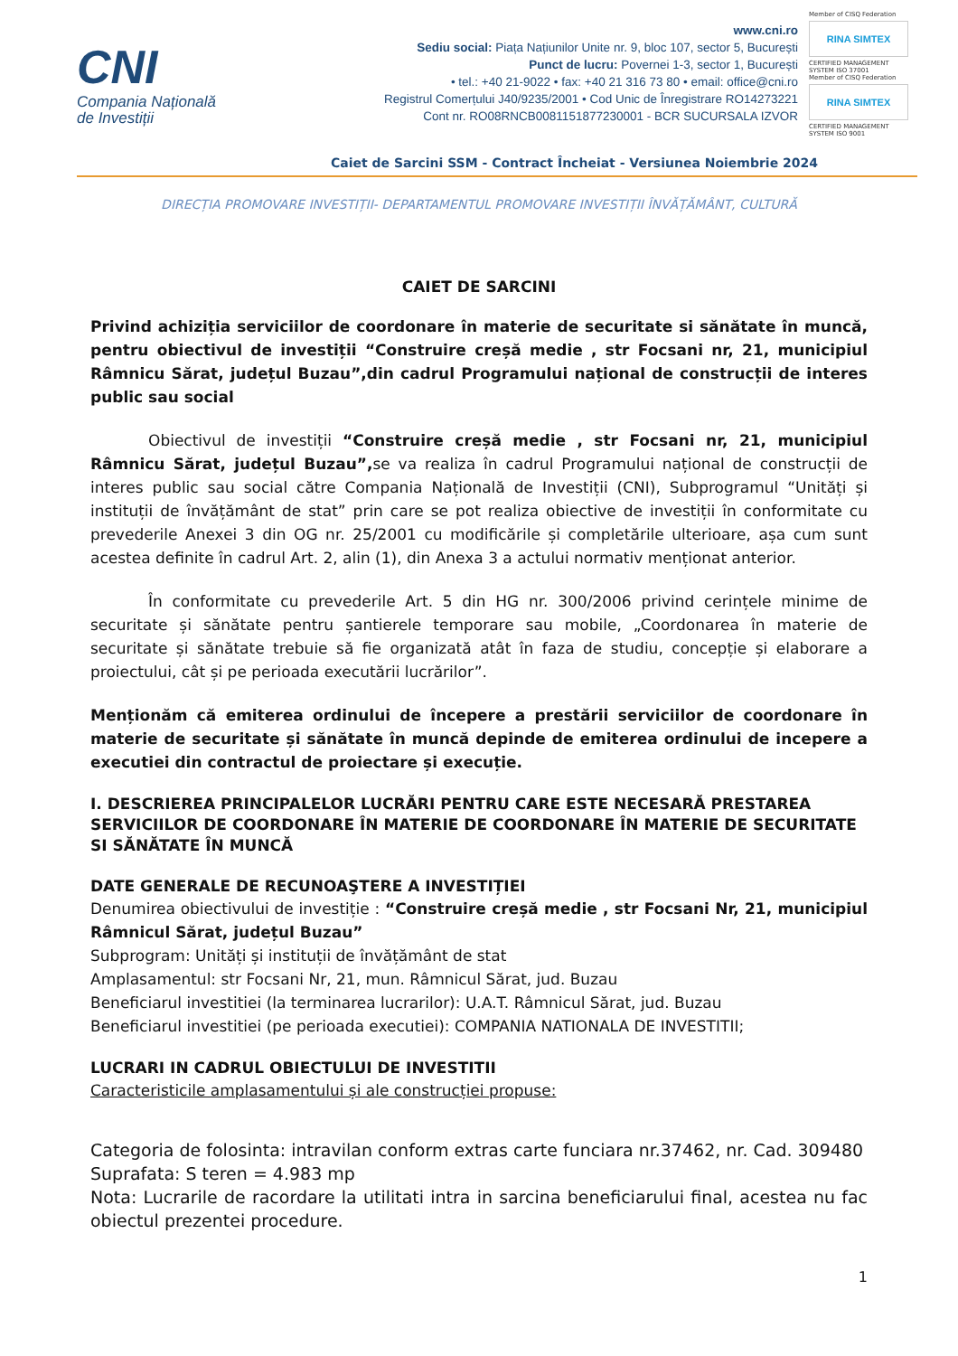CNI
Compania Națională
de Investiții
www.cni.ro
Sediu social: Piața Națiunilor Unite nr. 9, bloc 107, sector 5, București
Punct de lucru: Povernei 1-3, sector 1, București
• tel.: +40 21-9022 • fax: +40 21 316 73 80 • email: office@cni.ro
Registrul Comerțului J40/9235/2001 • Cod Unic de Înregistrare RO14273221
Cont nr. RO08RNCB0081151877230001 - BCR SUCURSALA IZVOR
Member of CISQ Federation
RINA SIMTEX
CERTIFIED MANAGEMENT SYSTEM ISO 37001
Member of CISQ Federation
RINA SIMTEX
CERTIFIED MANAGEMENT SYSTEM ISO 9001
Caiet de Sarcini SSM - Contract Încheiat - Versiunea Noiembrie 2024
DIRECȚIA PROMOVARE INVESTIȚII- DEPARTAMENTUL PROMOVARE INVESTIȚII ÎNVĂȚĂMÂNT, CULTURĂ
CAIET DE SARCINI
Privind achiziția serviciilor de coordonare în materie de securitate si sănătate în muncă, pentru obiectivul de investiții “Construire creșă medie , str Focsani nr, 21, municipiul Râmnicu Sărat, județul Buzau”,din cadrul Programului național de construcții de interes public sau social
Obiectivul de investiții “Construire creșă medie , str Focsani nr, 21, municipiul Râmnicu Sărat, județul Buzau”, se va realiza în cadrul Programului național de construcții de interes public sau social către Compania Națională de Investiții (CNI), Subprogramul “Unități și instituții de învățământ de stat” prin care se pot realiza obiective de investiții în conformitate cu prevederile Anexei 3 din OG nr. 25/2001 cu modificările și completările ulterioare, așa cum sunt acestea definite în cadrul Art. 2, alin (1), din Anexa 3 a actului normativ menționat anterior.
În conformitate cu prevederile Art. 5 din HG nr. 300/2006 privind cerințele minime de securitate și sănătate pentru șantierele temporare sau mobile, „Coordonarea în materie de securitate și sănătate trebuie să fie organizată atât în faza de studiu, concepție și elaborare a proiectului, cât și pe perioada executării lucrărilor”.
Menționăm că emiterea ordinului de începere a prestării serviciilor de coordonare în materie de securitate și sănătate în muncă depinde de emiterea ordinului de incepere a executiei din contractul de proiectare și execuție.
I. DESCRIEREA PRINCIPALELOR LUCRĂRI PENTRU CARE ESTE NECESARĂ PRESTAREA SERVICIILOR DE COORDONARE ÎN MATERIE DE COORDONARE ÎN MATERIE DE SECURITATE SI SĂNĂTATE ÎN MUNCĂ
DATE GENERALE DE RECUNOAŞTERE A INVESTIȚIEI
Denumirea obiectivului de investiție : “Construire creșă medie , str Focsani Nr, 21, municipiul Râmnicul Sărat, județul Buzau”
Subprogram: Unități și instituții de învățământ de stat
Amplasamentul: str Focsani Nr, 21, mun. Râmnicul Sărat, jud. Buzau
Beneficiarul investitiei (la terminarea lucrarilor): U.A.T. Râmnicul Sărat, jud. Buzau
Beneficiarul investitiei (pe perioada executiei): COMPANIA NATIONALA DE INVESTITII;
LUCRARI IN CADRUL OBIECTULUI DE INVESTITII
Caracteristicile amplasamentului și ale construcției propuse:
Categoria de folosinta: intravilan conform extras carte funciara nr.37462, nr. Cad. 309480
Suprafata: S teren = 4.983 mp
Nota: Lucrarile de racordare la utilitati intra in sarcina beneficiarului final, acestea nu fac obiectul prezentei procedure.
1